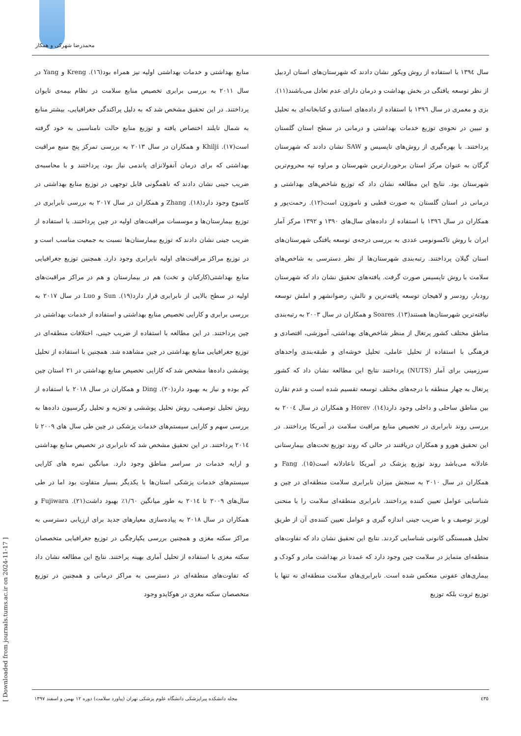محمدرضا شهرکی و همکار
سال ۱۳۹٤ با استفاده از روش ویکور نشان دادند که شهرستان‌های استان اردبیل از نظر توسعه یافتگی در بخش بهداشت و درمان دارای عدم تعادل می‌باشند(۱۱). بزی و معمری در سال ۱۳۹٦ با استفاده از داده‌های اسنادی و کتابخانه‌ای به تحلیل و تبیین در نحوه‌ی توزیع خدمات بهداشتی و درمانی در سطح استان گلستان پرداختند. با بهره‌گیری از روش‌های تاپسیس و SAW نشان دادند که شهرستان گرگان به عنوان مرکز استان برخوردارترین شهرستان و مراوه تپه محروم‌ترین شهرستان بود. نتایج این مطالعه نشان داد که توزیع شاخص‌های بهداشتی و درمانی در استان گلستان به صورت قطبی و ناموزون است(۱۲). رحمت‌پور و همکاران در سال ۱۳۹٦ با استفاده از داده‌های سال‌های ۱۳۹۰ و ۱۳۹۲ مرکز آمار ایران با روش تاکسونومی عددی به بررسی درجه‌ی توسعه یافتگی شهرستان‌های استان گیلان پرداختند. رتبه‌بندی شهرستان‌ها از نظر دسترسی به شاخص‌های سلامت با روش تاپسیس صورت گرفت. یافته‌های تحقیق نشان داد که شهرستان رودبار، رودسر و لاهیجان توسعه یافته‌ترین و تالش، رضوانشهر و املش توسعه نیافته‌ترین شهرستان‌ها هستند(۱۳). Soares و همکاران در سال ۲۰۰۳ به رتبه‌بندی مناطق مختلف کشور پرتغال از منظر شاخص‌های بهداشتی، آموزشی، اقتصادی و فرهنگی با استفاده از تحلیل عاملی، تحلیل خوشه‌ای و طبقه‌بندی واحدهای سرزمینی برای آمار (NUTS) پرداختند نتایج این مطالعه نشان داد که کشور پرتغال به چهار منطقه با درجه‌های مختلف توسعه تقسیم شده است و عدم تقارن بین مناطق ساحلی و داخلی وجود دارد(١٤). Horev و همکاران در سال ۲۰۰٤ به بررسی روند نابرابری در تخصیص منابع مراقبت سلامت در آمریکا پرداختند. در این تحقیق هورو و همکاران دریافتند در حالی که روند توزیع تخت‌های بیمارستانی عادلانه می‌باشد روند توزیع پزشک در آمریکا ناعادلانه است(۱۵). Fang و همکاران در سال ۲۰۱۰ به سنجش میزان نابرابری سلامت منطقه‌ای در چین و شناسایی عوامل تعیین کننده پرداختند. نابرابری منطقه‌ای سلامت را با منحنی لورنز توصیف و با ضریب جینی اندازه گیری و عوامل تعیین کننده‌ی آن از طریق تحلیل همبستگی کانونی شناسایی کردند. نتایج این تحقیق نشان داد که تفاوت‌های منطقه‌ای متمایز در سلامت چین وجود دارد که عمدتا در بهداشت مادر و کودک و بیماری‌های عفونی منعکس شده است. نابرابری‌های سلامت منطقه‌ای نه تنها با توزیع ثروت بلکه توزیع
منابع بهداشتی و خدمات بهداشتی اولیه نیز همراه بود(١٦). Kreng و Yang در سال ۲۰۱۱ به بررسی برابری تخصیص منابع سلامت در نظام بیمه‌ی تایوان پرداختند. در این تحقیق مشخص شد که به دلیل پراکندگی جغرافیایی، بیشتر منابع به شمال تایلند اختصاص یافته و توزیع منابع حالت نامناسبی به خود گرفته است(۱۷). Khilji و همکاران در سال ۲۰۱۳ به بررسی تمرکز پنج منبع مراقبت بهداشتی که برای درمان آنفولانزای پاندمی نیاز بود، پرداختند و با محاسبه‌ی ضریب جینی نشان دادند که ناهمگونی قابل توجهی در توزیع منابع بهداشتی در کامبوج وجود دارد(۱۸). Zhang و همکاران در سال ۲۰۱۷ به بررسی نابرابری در توزیع بیمارستان‌ها و موسسات مراقبت‌های اولیه در چین پرداختند. با استفاده از ضریب جینی نشان دادند که توزیع بیمارستان‌ها نسبت به جمعیت مناسب است و در توزیع مراکز مراقبت‌های اولیه نابرابری وجود دارد. همچنین توزیع جغرافیایی منابع بهداشتی(کارکنان و تخت) هم در بیمارستان و هم در مراکز مراقبت‌های اولیه در سطح بالایی از نابرابری قرار دارد(۱۹). Sun و Luo در سال ۲۰۱۷ به بررسی برابری و کارایی تخصیص منابع بهداشتی و استفاده از خدمات بهداشتی در چین پرداختند. در این مطالعه با استفاده از ضریب جینی، اختلافات منطقه‌ای در توزیع جغرافیایی منابع بهداشتی در چین مشاهده شد. همچنین با استفاده از تحلیل پوششی داده‌ها مشخص شد که کارایی تخصیص منابع بهداشتی در ۲۱ استان چین کم بوده و نیاز به بهبود دارد(۲۰). Ding و همکاران در سال ۲۰۱۸ با استفاده از روش تحلیل توصیفی، روش تحلیل پوششی و تجزیه و تحلیل رگرسیون داده‌ها به بررسی سهم و کارایی سیستم‌های خدمات پزشکی در چین طی سال های ۲۰۰۹ تا ۲۰۱٤ پرداختند. در این تحقیق مشخص شد که نابرابری در تخصیص منابع بهداشتی و ارایه خدمات در سراسر مناطق وجود دارد. میانگین نمره های کارایی سیستم‌های خدمات پزشکی استان‌ها با یکدیگر بسیار متفاوت بود اما در طی سال‌های ۲۰۰۹ تا ۲۰۱٤ به طور میانگین ۱/٦۰٪ بهبود داشت(۲۱). Fujiwara و همکاران در سال ۲۰۱۸ به پیاده‌سازی معیارهای جدید برای ارزیابی دسترسی به مراکز سکته مغزی و همچنین بررسی یکپارچگی در توزیع جغرافیایی متخصصان سکته مغزی با استفاده از تحلیل آماری بهینه پراختند. نتایج این مطالعه نشان داد که تفاوت‌های منطقه‌ای در دسترسی به مراکز درمانی و همچنین در توزیع متخصصان سکته مغزی در هوکایدو وجود
٤٣٥ مجله دانشکده پیراپزشکی دانشگاه علوم پزشکی تهران (پیاورد سلامت) دوره ۱۲ بهمن و اسفند ۱۳۹۷
[ Downloaded from journals.tums.ac.ir on 2024-11-17 ]